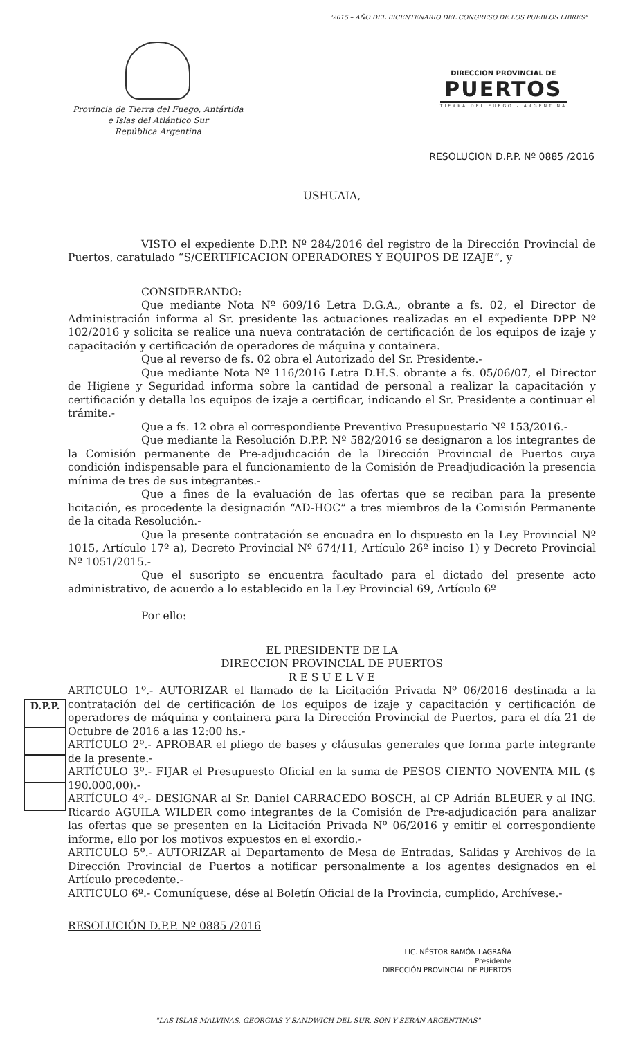"2015 – AÑO DEL BICENTENARIO DEL CONGRESO DE LOS PUEBLOS LIBRES"
Provincia de Tierra del Fuego, Antártida
e Islas del Atlántico Sur
República Argentina
DIRECCION PROVINCIAL DE
PUERTOS
TIERRA DEL FUEGO - ARGENTINA
RESOLUCION D.P.P. Nº 0885 /2016
USHUAIA,
VISTO el expediente D.P.P. Nº 284/2016 del registro de la Dirección Provincial de Puertos, caratulado “S/CERTIFICACION OPERADORES Y EQUIPOS DE IZAJE”, y
CONSIDERANDO:
Que mediante Nota Nº 609/16 Letra D.G.A., obrante a fs. 02, el Director de Administración informa al Sr. presidente las actuaciones realizadas en el expediente DPP Nº 102/2016 y solicita se realice una nueva contratación de certificación de los equipos de izaje y capacitación y certificación de operadores de máquina y containera.
Que al reverso de fs. 02 obra el Autorizado del Sr. Presidente.-
Que mediante Nota Nº 116/2016 Letra D.H.S. obrante a fs. 05/06/07, el Director de Higiene y Seguridad informa sobre la cantidad de personal a realizar la capacitación y certificación y detalla los equipos de izaje a certificar, indicando el Sr. Presidente a continuar el trámite.-
Que a fs. 12 obra el correspondiente Preventivo Presupuestario Nº 153/2016.-
Que mediante la Resolución D.P.P. Nº 582/2016 se designaron a los integrantes de la Comisión permanente de Pre-adjudicación de la Dirección Provincial de Puertos cuya condición indispensable para el funcionamiento de la Comisión de Preadjudicación la presencia mínima de tres de sus integrantes.-
Que a fines de la evaluación de las ofertas que se reciban para la presente licitación, es procedente la designación “AD-HOC” a tres miembros de la Comisión Permanente de la citada Resolución.-
Que la presente contratación se encuadra en lo dispuesto en la Ley Provincial Nº 1015, Artículo 17º a), Decreto Provincial Nº 674/11, Artículo 26º inciso 1) y Decreto Provincial Nº 1051/2015.-
Que el suscripto se encuentra facultado para el dictado del presente acto administrativo, de acuerdo a lo establecido en la Ley Provincial 69, Artículo 6º
Por ello:
EL PRESIDENTE DE LA
DIRECCION PROVINCIAL DE PUERTOS
R E S U E L V E
ARTICULO 1º.- AUTORIZAR el llamado de la Licitación Privada Nº 06/2016 destinada a la contratación del de certificación de los equipos de izaje y capacitación y certificación de operadores de máquina y containera para la Dirección Provincial de Puertos, para el día 21 de Octubre de 2016 a las 12:00 hs.-
ARTÍCULO 2º.- APROBAR el pliego de bases y cláusulas generales que forma parte integrante de la presente.-
ARTÍCULO 3º.- FIJAR el Presupuesto Oficial en la suma de PESOS CIENTO NOVENTA MIL ($ 190.000,00).-
ARTÍCULO 4º.- DESIGNAR al Sr. Daniel CARRACEDO BOSCH, al CP Adrián BLEUER y al ING. Ricardo AGUILA WILDER como integrantes de la Comisión de Pre-adjudicación para analizar las ofertas que se presenten en la Licitación Privada Nº 06/2016 y emitir el correspondiente informe, ello por los motivos expuestos en el exordio.-
ARTICULO 5º.- AUTORIZAR al Departamento de Mesa de Entradas, Salidas y Archivos de la Dirección Provincial de Puertos a notificar personalmente a los agentes designados en el Artículo precedente.-
ARTICULO 6º.- Comuníquese, dése al Boletín Oficial de la Provincia, cumplido, Archívese.-
RESOLUCIÓN D.P.P. Nº 0885 /2016
LIC. NÉSTOR RAMÓN LAGRAÑA
Presidente
DIRECCIÓN PROVINCIAL DE PUERTOS
D.P.P.
"LAS ISLAS MALVINAS, GEORGIAS Y SANDWICH DEL SUR, SON Y SERÁN ARGENTINAS"